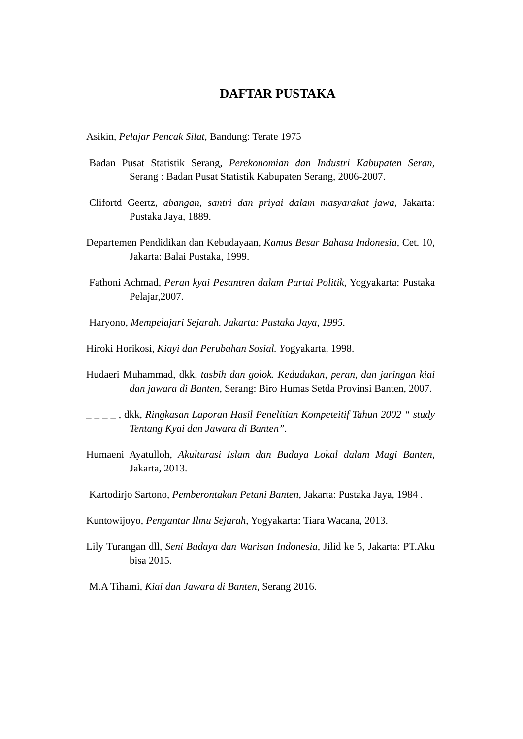DAFTAR PUSTAKA
Asikin, Pelajar Pencak Silat, Bandung: Terate 1975
Badan Pusat Statistik Serang, Perekonomian dan Industri Kabupaten Seran, Serang : Badan Pusat Statistik Kabupaten Serang, 2006-2007.
Clifortd Geertz, abangan, santri dan priyai dalam masyarakat jawa, Jakarta: Pustaka Jaya, 1889.
Departemen Pendidikan dan Kebudayaan, Kamus Besar Bahasa Indonesia, Cet. 10, Jakarta: Balai Pustaka, 1999.
Fathoni Achmad, Peran kyai Pesantren dalam Partai Politik, Yogyakarta: Pustaka Pelajar,2007.
Haryono, Mempelajari Sejarah. Jakarta: Pustaka Jaya, 1995.
Hiroki Horikosi, Kiayi dan Perubahan Sosial. Yogyakarta, 1998.
Hudaeri Muhammad, dkk, tasbih dan golok. Kedudukan, peran, dan jaringan kiai dan jawara di Banten, Serang: Biro Humas Setda Provinsi Banten, 2007.
_ _ _ _ , dkk, Ringkasan Laporan Hasil Penelitian Kompeteitif Tahun 2002 “ study Tentang Kyai dan Jawara di Banten”.
Humaeni Ayatulloh, Akulturasi Islam dan Budaya Lokal dalam Magi Banten, Jakarta, 2013.
Kartodirjo Sartono, Pemberontakan Petani Banten, Jakarta: Pustaka Jaya, 1984 .
Kuntowijoyo, Pengantar Ilmu Sejarah, Yogyakarta: Tiara Wacana, 2013.
Lily Turangan dll, Seni Budaya dan Warisan Indonesia, Jilid ke 5, Jakarta: PT.Aku bisa 2015.
M.A Tihami, Kiai dan Jawara di Banten, Serang 2016.